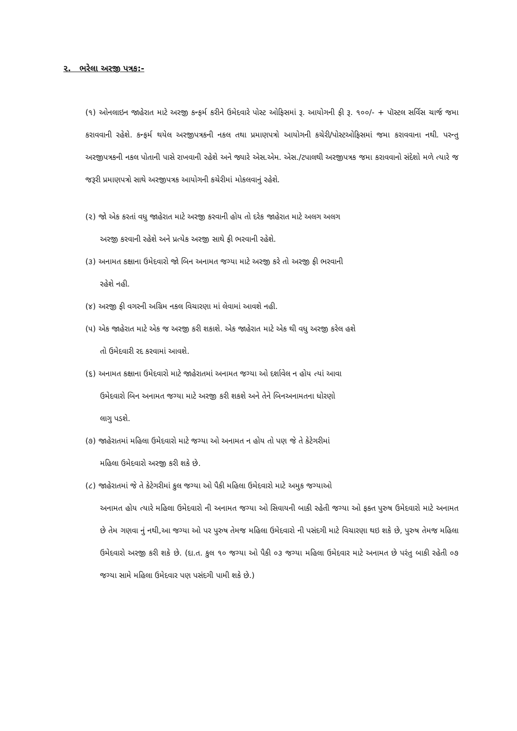૨. ભરેલા અરજી પત્રક:-
(૧) ઓનલાઇન જાહેરાત માટે અરજી કન્ફર્મ કરીને ઉમેદવારે પોસ્ટ ઓફિસમાં રૂ. આયોગની ફી રૂ. ૧૦૦/- + પૉસ્ટલ સર્વિસ ચાર્જ જમા કરાવવાની રહેશે. કન્ફર્મ થયેલ અરજીપત્રકની નકલ તથા પ્રમાણપત્રો આયોગની કચેરી/પોસ્ટઓફિસમાં જમા કરાવવાના નથી. પરન્તુ અરજીપત્રકની નકલ પોતાની પાસે રાખવાની રહેશે અને જ્યારે એસ.એમ. એસ./ટપાલથી અરજીપત્રક જમા કરાવવાનો સંદેશો મળે ત્યારે જ જરૂરી પ્રમાણપત્રો સાથે અરજીપત્રક આયોગની કચેરીમાં મોકલવાનું રહેશે.
(૨) જો એક કરતાં વધુ જાહેરાત માટે અરજી કરવાની હોય તો દરેક જાહેરાત માટે અલગ અલગ
અરજી કરવાની રહેશે અને પ્રત્યેક અરજી સાથે ફી ભરવાની રહેશે.
(૩) અનામત કક્ષાના ઉમેદવારો જો બિન અનામત જગ્યા માટે અરજી કરે તો અરજી ફી ભરવાની
રહેશે નહી.
(૪) અરજી ફી વગરની અગ્રિમ નકલ વિચારણા માં લેવામાં આવશે નહી.
(૫) એક જાહેરાત માટે એક જ અરજી કરી શકાશે. એક જાહેરાત માટે એક થી વધુ અરજી કરેલ હશે
તો ઉમેદવારી રદ કરવામાં આવશે.
(૬) અનામત કક્ષાના ઉમેદવારો માટે જાહેરાતમાં અનામત જગ્યા ઓ દર્શાવેલ ન હોય ત્યાં આવા
ઉમેદવારો બિન અનામત જગ્યા માટે અરજી કરી શકશે અને તેને બિનઅનામતના ધોરણો
લાગુ પડશે.
(૭) જાહેરાતમાં મહિલા ઉમેદવારો માટે જગ્યા ઓ અનામત ન હોય તો પણ જે તે કેટેગરીમાં
મહિલા ઉમેદવારો અરજી કરી શકે છે.
(૮) જાહેરાતમાં જે તે કેટેગરીમાં કુલ જગ્યા ઓ પૈકી મહિલા ઉમેદવારો માટે અમુક જગ્યાઓ
અનામત હોય ત્યારે મહિલા ઉમેદવારો ની અનામત જગ્યા ઓ સિવાયની બાકી રહેતી જગ્યા ઓ ફક્ત પુરુષ ઉમેદવારો માટે અનામત છે તેમ ગણવા નું નથી,આ જગ્યા ઓ પર પુરુષ તેમજ મહિલા ઉમેદવારો ની પસંદગી માટે વિચારણા થઇ શકે છે, પુરુષ તેમજ મહિલા ઉમેદવારો અરજી કરી શકે છે. (દા.ત. કુલ ૧૦ જગ્યા ઓ પૈકી ૦૩ જગ્યા મહિલા ઉમેદવાર માટે અનામત છે પરંતુ બાકી રહેતી ૦૭ જગ્યા સામે મહિલા ઉમેદવાર પણ પસંદગી પામી શકે છે.)